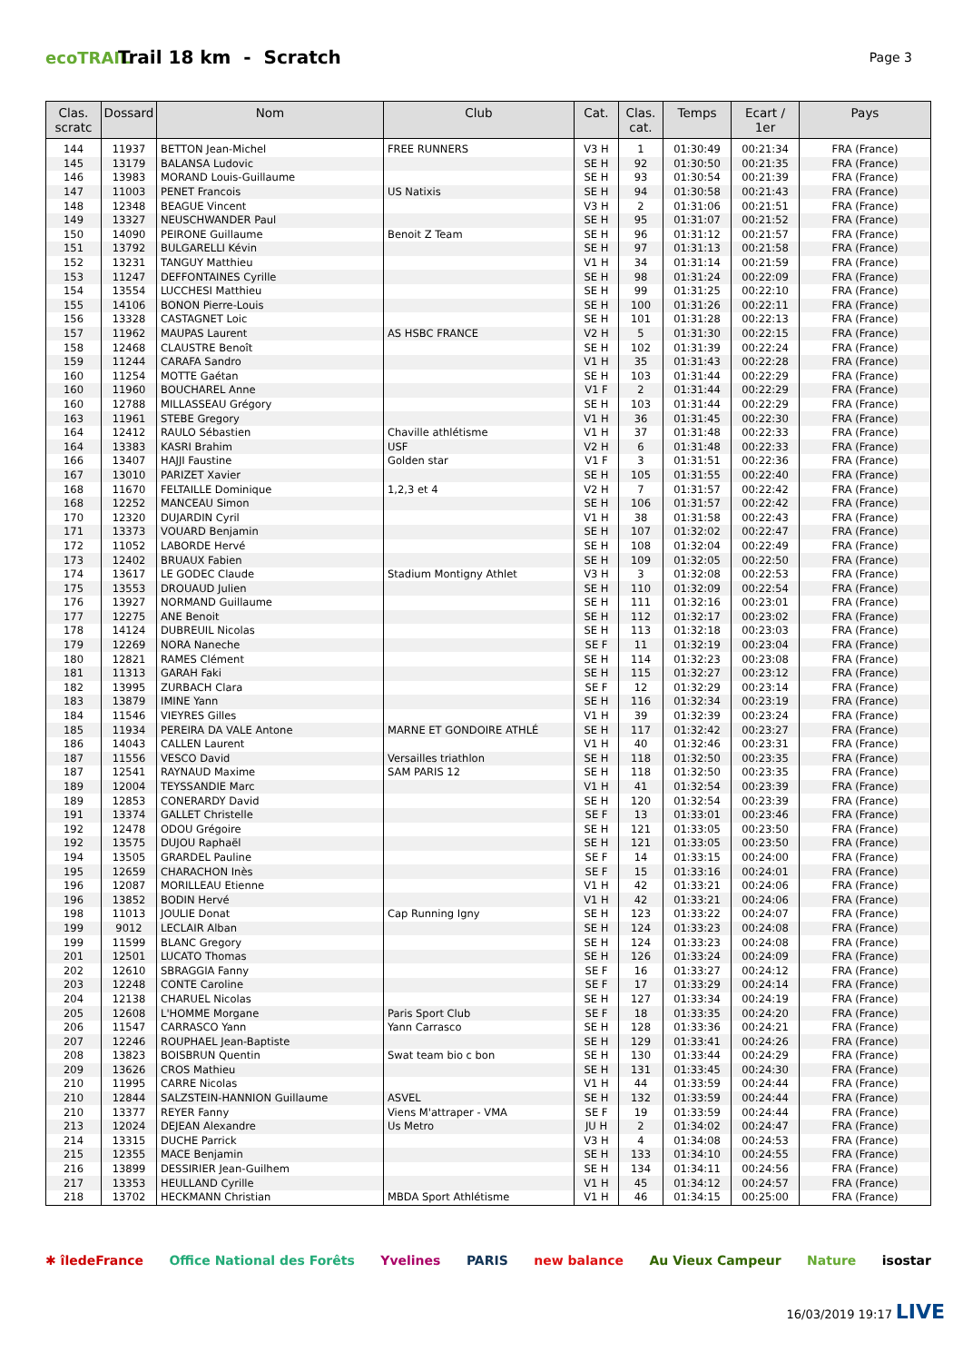ecoTRAIL
Trail 18 km - Scratch
Page 3
| Clas. scratc | Dossard | Nom | Club | Cat. | Clas. cat. | Temps | Ecart / 1er | Pays |
| --- | --- | --- | --- | --- | --- | --- | --- | --- |
| 144 | 11937 | BETTON Jean-Michel | FREE RUNNERS | V3 H | 1 | 01:30:49 | 00:21:34 | FRA (France) |
| 145 | 13179 | BALANSA Ludovic | | SE H | 92 | 01:30:50 | 00:21:35 | FRA (France) |
| 146 | 13983 | MORAND Louis-Guillaume | | SE H | 93 | 01:30:54 | 00:21:39 | FRA (France) |
| 147 | 11003 | PENET Francois | US Natixis | SE H | 94 | 01:30:58 | 00:21:43 | FRA (France) |
| 148 | 12348 | BEAGUE Vincent | | V3 H | 2 | 01:31:06 | 00:21:51 | FRA (France) |
| 149 | 13327 | NEUSCHWANDER Paul | | SE H | 95 | 01:31:07 | 00:21:52 | FRA (France) |
| 150 | 14090 | PEIRONE Guillaume | Benoit Z Team | SE H | 96 | 01:31:12 | 00:21:57 | FRA (France) |
| 151 | 13792 | BULGARELLI Kévin | | SE H | 97 | 01:31:13 | 00:21:58 | FRA (France) |
| 152 | 13231 | TANGUY Matthieu | | V1 H | 34 | 01:31:14 | 00:21:59 | FRA (France) |
| 153 | 11247 | DEFFONTAINES Cyrille | | SE H | 98 | 01:31:24 | 00:22:09 | FRA (France) |
| 154 | 13554 | LUCCHESI Matthieu | | SE H | 99 | 01:31:25 | 00:22:10 | FRA (France) |
| 155 | 14106 | BONON Pierre-Louis | | SE H | 100 | 01:31:26 | 00:22:11 | FRA (France) |
| 156 | 13328 | CASTAGNET Loic | | SE H | 101 | 01:31:28 | 00:22:13 | FRA (France) |
| 157 | 11962 | MAUPAS Laurent | AS HSBC FRANCE | V2 H | 5 | 01:31:30 | 00:22:15 | FRA (France) |
| 158 | 12468 | CLAUSTRE Benoît | | SE H | 102 | 01:31:39 | 00:22:24 | FRA (France) |
| 159 | 11244 | CARAFA Sandro | | V1 H | 35 | 01:31:43 | 00:22:28 | FRA (France) |
| 160 | 11254 | MOTTE Gaétan | | SE H | 103 | 01:31:44 | 00:22:29 | FRA (France) |
| 160 | 11960 | BOUCHAREL Anne | | V1 F | 2 | 01:31:44 | 00:22:29 | FRA (France) |
| 160 | 12788 | MILLASSEAU Grégory | | SE H | 103 | 01:31:44 | 00:22:29 | FRA (France) |
| 163 | 11961 | STEBE Gregory | | V1 H | 36 | 01:31:45 | 00:22:30 | FRA (France) |
| 164 | 12412 | RAULO Sébastien | Chaville athlétisme | V1 H | 37 | 01:31:48 | 00:22:33 | FRA (France) |
| 164 | 13383 | KASRI Brahim | USF | V2 H | 6 | 01:31:48 | 00:22:33 | FRA (France) |
| 166 | 13407 | HAJJI Faustine | Golden star | V1 F | 3 | 01:31:51 | 00:22:36 | FRA (France) |
| 167 | 13010 | PARIZET Xavier | | SE H | 105 | 01:31:55 | 00:22:40 | FRA (France) |
| 168 | 11670 | FELTAILLE Dominique | 1,2,3 et 4 | V2 H | 7 | 01:31:57 | 00:22:42 | FRA (France) |
| 168 | 12252 | MANCEAU Simon | | SE H | 106 | 01:31:57 | 00:22:42 | FRA (France) |
| 170 | 12320 | DUJARDIN Cyril | | V1 H | 38 | 01:31:58 | 00:22:43 | FRA (France) |
| 171 | 13373 | VOUARD Benjamin | | SE H | 107 | 01:32:02 | 00:22:47 | FRA (France) |
| 172 | 11052 | LABORDE Hervé | | SE H | 108 | 01:32:04 | 00:22:49 | FRA (France) |
| 173 | 12402 | BRUAUX Fabien | | SE H | 109 | 01:32:05 | 00:22:50 | FRA (France) |
| 174 | 13617 | LE GODEC Claude | Stadium Montigny Athlet | V3 H | 3 | 01:32:08 | 00:22:53 | FRA (France) |
| 175 | 13553 | DROUAUD Julien | | SE H | 110 | 01:32:09 | 00:22:54 | FRA (France) |
| 176 | 13927 | NORMAND Guillaume | | SE H | 111 | 01:32:16 | 00:23:01 | FRA (France) |
| 177 | 12275 | ANE Benoit | | SE H | 112 | 01:32:17 | 00:23:02 | FRA (France) |
| 178 | 14124 | DUBREUIL Nicolas | | SE H | 113 | 01:32:18 | 00:23:03 | FRA (France) |
| 179 | 12269 | NORA Naneche | | SE F | 11 | 01:32:19 | 00:23:04 | FRA (France) |
| 180 | 12821 | RAMES Clément | | SE H | 114 | 01:32:23 | 00:23:08 | FRA (France) |
| 181 | 11313 | GARAH Faki | | SE H | 115 | 01:32:27 | 00:23:12 | FRA (France) |
| 182 | 13995 | ZURBACH Clara | | SE F | 12 | 01:32:29 | 00:23:14 | FRA (France) |
| 183 | 13879 | IMINE Yann | | SE H | 116 | 01:32:34 | 00:23:19 | FRA (France) |
| 184 | 11546 | VIEYRES Gilles | | V1 H | 39 | 01:32:39 | 00:23:24 | FRA (France) |
| 185 | 11934 | PEREIRA DA VALE Antone | MARNE ET GONDOIRE ATHLÉ | SE H | 117 | 01:32:42 | 00:23:27 | FRA (France) |
| 186 | 14043 | CALLEN Laurent | | V1 H | 40 | 01:32:46 | 00:23:31 | FRA (France) |
| 187 | 11556 | VESCO David | Versailles triathlon | SE H | 118 | 01:32:50 | 00:23:35 | FRA (France) |
| 187 | 12541 | RAYNAUD Maxime | SAM PARIS 12 | SE H | 118 | 01:32:50 | 00:23:35 | FRA (France) |
| 189 | 12004 | TEYSSANDIE Marc | | V1 H | 41 | 01:32:54 | 00:23:39 | FRA (France) |
| 189 | 12853 | CONERARDY David | | SE H | 120 | 01:32:54 | 00:23:39 | FRA (France) |
| 191 | 13374 | GALLET Christelle | | SE F | 13 | 01:33:01 | 00:23:46 | FRA (France) |
| 192 | 12478 | ODOU Grégoire | | SE H | 121 | 01:33:05 | 00:23:50 | FRA (France) |
| 192 | 13575 | DUJOU Raphaël | | SE H | 121 | 01:33:05 | 00:23:50 | FRA (France) |
| 194 | 13505 | GRARDEL Pauline | | SE F | 14 | 01:33:15 | 00:24:00 | FRA (France) |
| 195 | 12659 | CHARACHON Inès | | SE F | 15 | 01:33:16 | 00:24:01 | FRA (France) |
| 196 | 12087 | MORILLEAU Etienne | | V1 H | 42 | 01:33:21 | 00:24:06 | FRA (France) |
| 196 | 13852 | BODIN Hervé | | V1 H | 42 | 01:33:21 | 00:24:06 | FRA (France) |
| 198 | 11013 | JOULIE Donat | Cap Running Igny | SE H | 123 | 01:33:22 | 00:24:07 | FRA (France) |
| 199 | 9012 | LECLAIR Alban | | SE H | 124 | 01:33:23 | 00:24:08 | FRA (France) |
| 199 | 11599 | BLANC Gregory | | SE H | 124 | 01:33:23 | 00:24:08 | FRA (France) |
| 201 | 12501 | LUCATO Thomas | | SE H | 126 | 01:33:24 | 00:24:09 | FRA (France) |
| 202 | 12610 | SBRAGGIA Fanny | | SE F | 16 | 01:33:27 | 00:24:12 | FRA (France) |
| 203 | 12248 | CONTE Caroline | | SE F | 17 | 01:33:29 | 00:24:14 | FRA (France) |
| 204 | 12138 | CHARUEL Nicolas | | SE H | 127 | 01:33:34 | 00:24:19 | FRA (France) |
| 205 | 12608 | L'HOMME Morgane | Paris Sport Club | SE F | 18 | 01:33:35 | 00:24:20 | FRA (France) |
| 206 | 11547 | CARRASCO Yann | Yann Carrasco | SE H | 128 | 01:33:36 | 00:24:21 | FRA (France) |
| 207 | 12246 | ROUPHAEL Jean-Baptiste | | SE H | 129 | 01:33:41 | 00:24:26 | FRA (France) |
| 208 | 13823 | BOISBRUN Quentin | Swat team bio c bon | SE H | 130 | 01:33:44 | 00:24:29 | FRA (France) |
| 209 | 13626 | CROS Mathieu | | SE H | 131 | 01:33:45 | 00:24:30 | FRA (France) |
| 210 | 11995 | CARRE Nicolas | | V1 H | 44 | 01:33:59 | 00:24:44 | FRA (France) |
| 210 | 12844 | SALZSTEIN-HANNION Guillaume | ASVEL | SE H | 132 | 01:33:59 | 00:24:44 | FRA (France) |
| 210 | 13377 | REYER Fanny | Viens M'attraper - VMA | SE F | 19 | 01:33:59 | 00:24:44 | FRA (France) |
| 213 | 12024 | DEJEAN Alexandre | Us Metro | JU H | 2 | 01:34:02 | 00:24:47 | FRA (France) |
| 214 | 13315 | DUCHE Parrick | | V3 H | 4 | 01:34:08 | 00:24:53 | FRA (France) |
| 215 | 12355 | MACE Benjamin | | SE H | 133 | 01:34:10 | 00:24:55 | FRA (France) |
| 216 | 13899 | DESSIRIER Jean-Guilhem | | SE H | 134 | 01:34:11 | 00:24:56 | FRA (France) |
| 217 | 13353 | HEULLAND Cyrille | | V1 H | 45 | 01:34:12 | 00:24:57 | FRA (France) |
| 218 | 13702 | HECKMANN Christian | MBDA Sport Athlétisme | V1 H | 46 | 01:34:15 | 00:25:00 | FRA (France) |
✱ îledeFrance Office National des Forêts Yvelines PARIS new balance Au Vieux Campeur Nature isostar
16/03/2019 19:17 LIVE